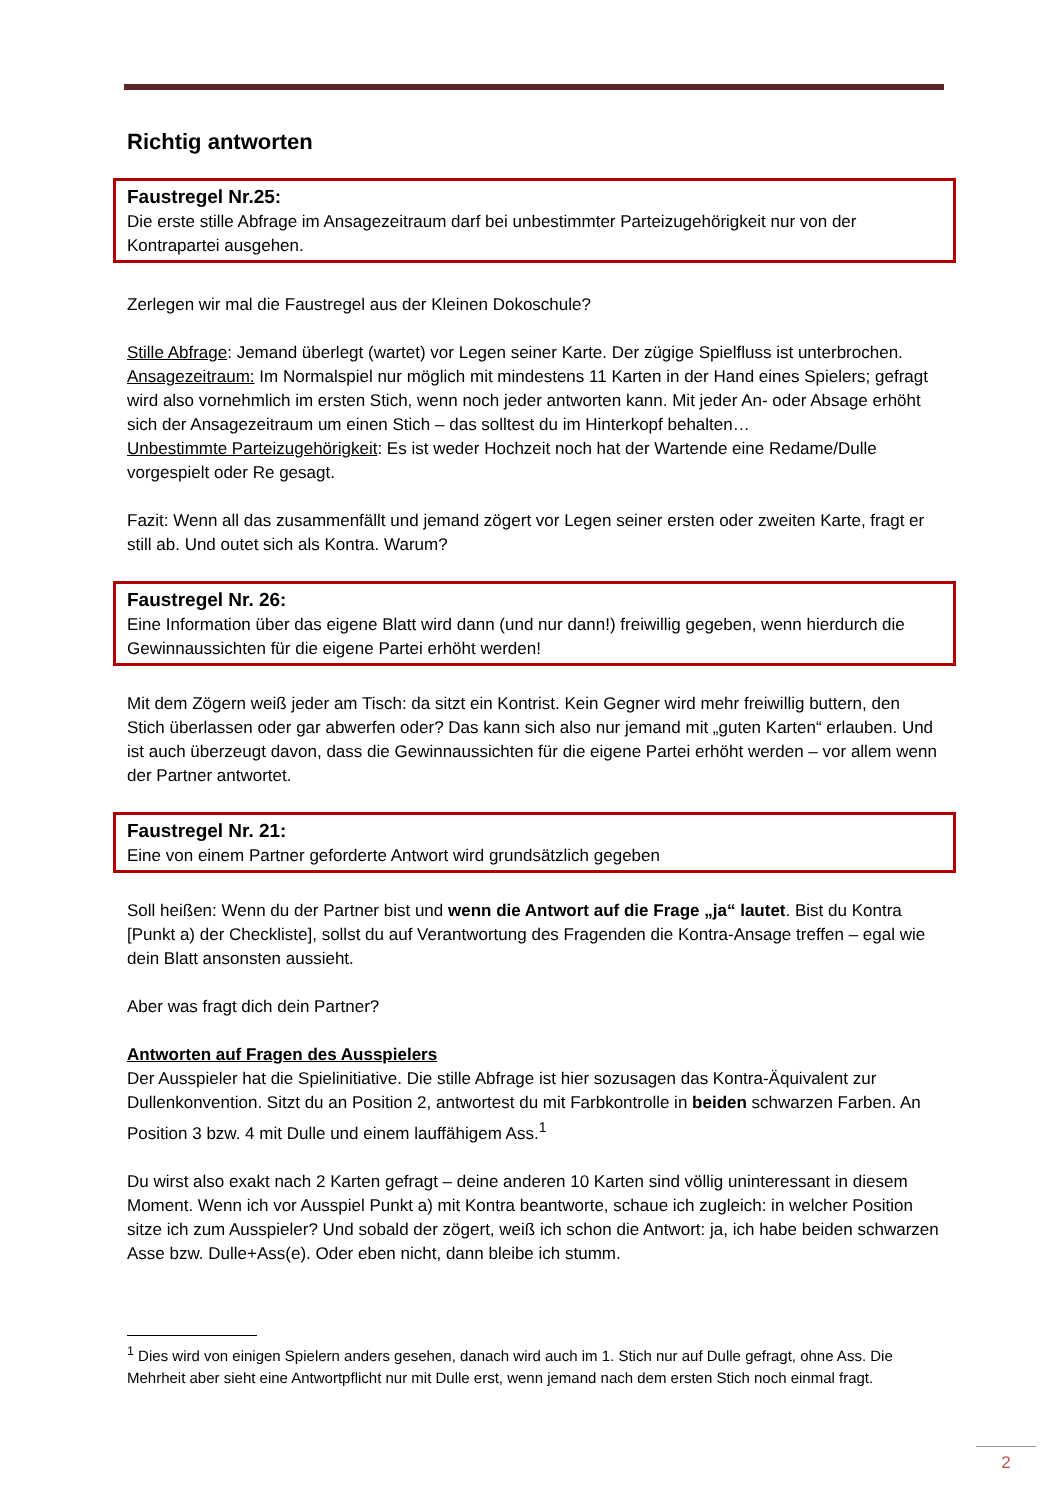Richtig antworten
Faustregel Nr.25:
Die erste stille Abfrage im Ansagezeitraum darf bei unbestimmter Parteizugehörigkeit nur von der Kontrapartei ausgehen.
Zerlegen wir mal die Faustregel aus der Kleinen Dokoschule?
Stille Abfrage: Jemand überlegt (wartet) vor Legen seiner Karte. Der zügige Spielfluss ist unterbrochen.
Ansagezeitraum: Im Normalspiel nur möglich mit mindestens 11 Karten in der Hand eines Spielers; gefragt wird also vornehmlich im ersten Stich, wenn noch jeder antworten kann. Mit jeder An- oder Absage erhöht sich der Ansagezeitraum um einen Stich – das solltest du im Hinterkopf behalten…
Unbestimmte Parteizugehörigkeit: Es ist weder Hochzeit noch hat der Wartende eine Redame/Dulle vorgespielt oder Re gesagt.
Fazit: Wenn all das zusammenfällt und jemand zögert vor Legen seiner ersten oder zweiten Karte, fragt er still ab. Und outet sich als Kontra. Warum?
Faustregel Nr. 26:
Eine Information über das eigene Blatt wird dann (und nur dann!) freiwillig gegeben, wenn hierdurch die Gewinnaussichten für die eigene Partei erhöht werden!
Mit dem Zögern weiß jeder am Tisch: da sitzt ein Kontrist. Kein Gegner wird mehr freiwillig buttern, den Stich überlassen oder gar abwerfen oder? Das kann sich also nur jemand mit „guten Karten“ erlauben. Und ist auch überzeugt davon, dass die Gewinnaussichten für die eigene Partei erhöht werden – vor allem wenn der Partner antwortet.
Faustregel Nr. 21:
Eine von einem Partner geforderte Antwort wird grundsätzlich gegeben
Soll heißen: Wenn du der Partner bist und wenn die Antwort auf die Frage „ja“ lautet. Bist du Kontra [Punkt a) der Checkliste], sollst du auf Verantwortung des Fragenden die Kontra-Ansage treffen – egal wie dein Blatt ansonsten aussieht.
Aber was fragt dich dein Partner?
Antworten auf Fragen des Ausspielers
Der Ausspieler hat die Spielinitiative. Die stille Abfrage ist hier sozusagen das Kontra-Äquivalent zur Dullenkonvention. Sitzt du an Position 2, antwortest du mit Farbkontrolle in beiden schwarzen Farben. An Position 3 bzw. 4 mit Dulle und einem lauffähigem Ass.<sup>1</sup>
Du wirst also exakt nach 2 Karten gefragt – deine anderen 10 Karten sind völlig uninteressant in diesem Moment. Wenn ich vor Ausspiel Punkt a) mit Kontra beantworte, schaue ich zugleich: in welcher Position sitze ich zum Ausspieler? Und sobald der zögert, weiß ich schon die Antwort: ja, ich habe beiden schwarzen Asse bzw. Dulle+Ass(e). Oder eben nicht, dann bleibe ich stumm.
<sup>1</sup> Dies wird von einigen Spielern anders gesehen, danach wird auch im 1. Stich nur auf Dulle gefragt, ohne Ass. Die Mehrheit aber sieht eine Antwortpflicht nur mit Dulle erst, wenn jemand nach dem ersten Stich noch einmal fragt.
2